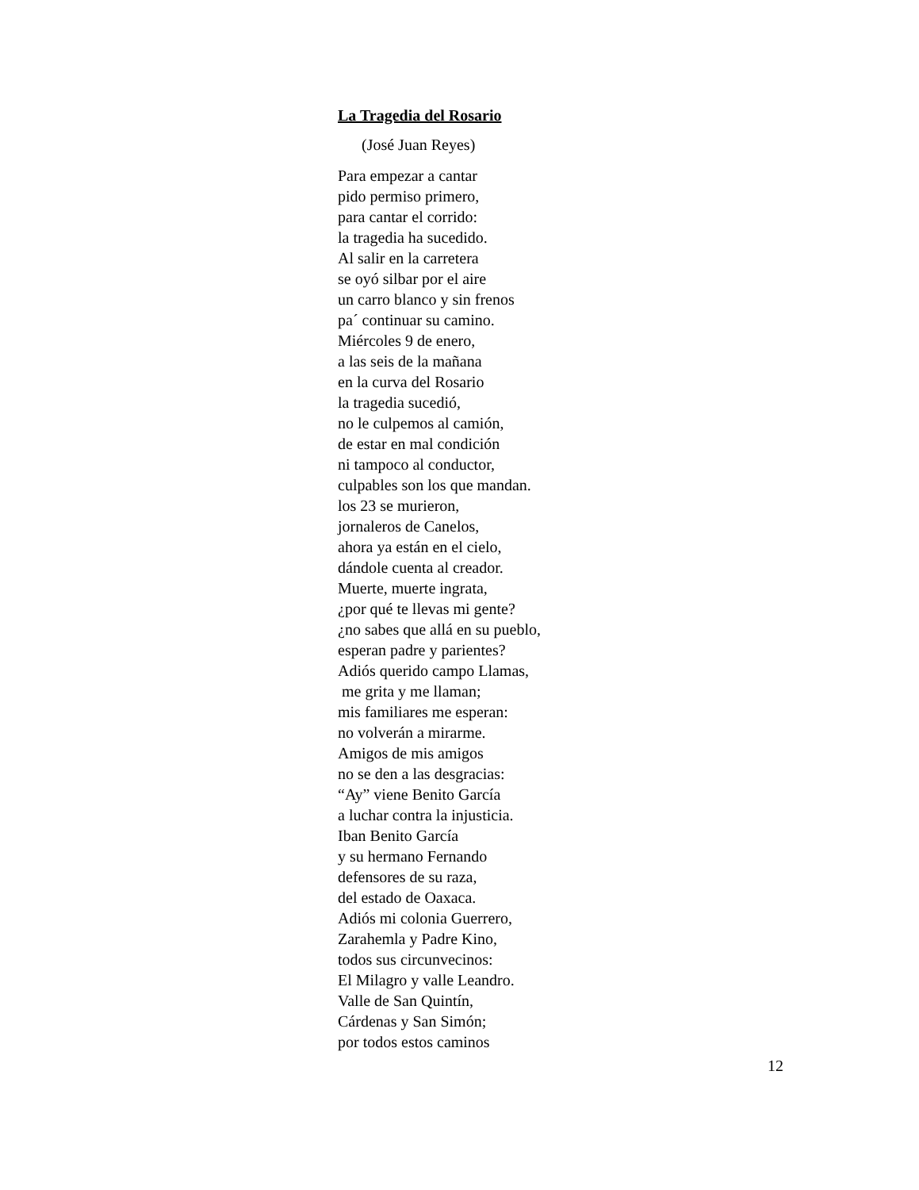La Tragedia del Rosario
(José Juan Reyes)
Para empezar a cantar
pido permiso primero,
para cantar el corrido:
la tragedia ha sucedido.
Al salir en la carretera
se oyó silbar por el aire
un carro blanco y sin frenos
pa´ continuar su camino.
Miércoles 9 de enero,
a las seis de la mañana
en la curva del Rosario
la tragedia sucedió,
no le culpemos al camión,
de estar en mal condición
ni tampoco al conductor,
culpables son los que mandan.
los 23 se murieron,
jornaleros de Canelos,
ahora ya están en el cielo,
dándole cuenta al creador.
Muerte, muerte ingrata,
¿por qué te llevas mi gente?
¿no sabes que allá en su pueblo,
esperan padre y parientes?
Adiós querido campo Llamas,
me grita y me llaman;
mis familiares me esperan:
no volverán a mirarme.
Amigos de mis amigos
no se den a las desgracias:
“Ay” viene Benito García
a luchar contra la injusticia.
Iban Benito García
y su hermano Fernando
defensores de su raza,
del estado de Oaxaca.
Adiós mi colonia Guerrero,
Zarahemla y Padre Kino,
todos sus circunvecinos:
El Milagro y valle Leandro.
Valle de San Quintín,
Cárdenas y San Simón;
por todos estos caminos
12